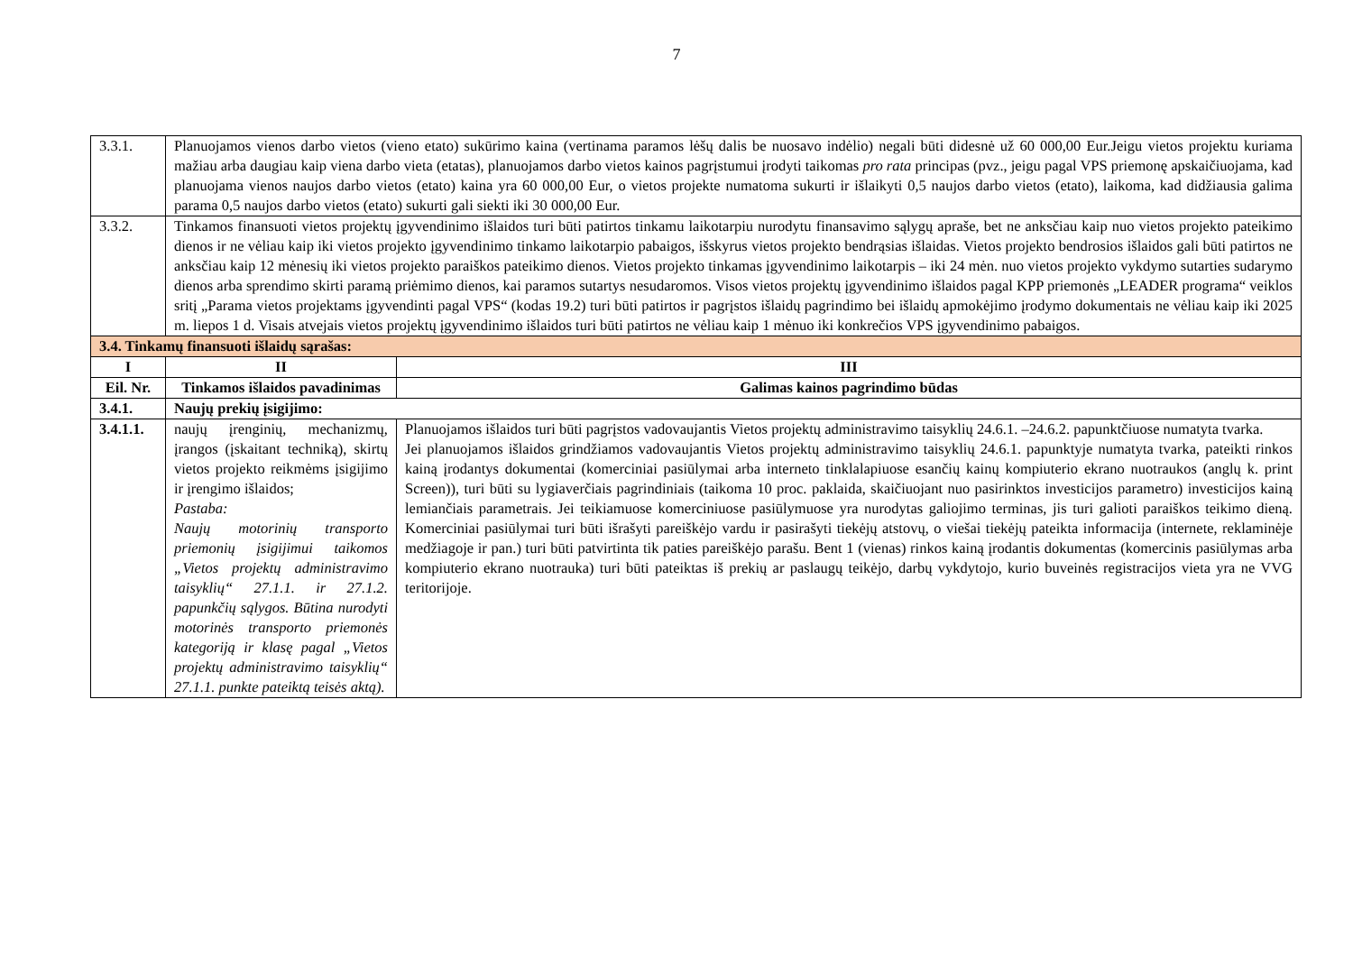7
| 3.3.1. | Planuojamos vienos darbo vietos (vieno etato) sukūrimo kaina (vertinama paramos lėšų dalis be nuosavo indėlio) negali būti didesnė už 60 000,00 Eur.Jeigu vietos projektu kuriama mažiau arba daugiau kaip viena darbo vieta (etatas), planuojamos darbo vietos kainos pagrįstumui įrodyti taikomas pro rata principas (pvz., jeigu pagal VPS priemonę apskaičiuojama, kad planuojama vienos naujos darbo vietos (etato) kaina yra 60 000,00 Eur, o vietos projekte numatoma sukurti ir išlaikyti 0,5 naujos darbo vietos (etato), laikoma, kad didžiausia galima parama 0,5 naujos darbo vietos (etato) sukurti gali siekti iki 30 000,00 Eur. | |
| 3.3.2. | Tinkamos finansuoti vietos projektų įgyvendinimo išlaidos turi būti patirtos tinkamu laikotarpiu nurodytu finansavimo sąlygų apraše, bet ne anksčiau kaip nuo vietos projekto pateikimo dienos ir ne vėliau kaip iki vietos projekto įgyvendinimo tinkamo laikotarpio pabaigos, išskyrus vietos projekto bendrąsias išlaidas. Vietos projekto bendrosios išlaidos gali būti patirtos ne anksčiau kaip 12 mėnesių iki vietos projekto paraiškos pateikimo dienos. Vietos projekto tinkamas įgyvendinimo laikotarpis – iki 24 mėn. nuo vietos projekto vykdymo sutarties sudarymo dienos arba sprendimo skirti paramą priėmimo dienos, kai paramos sutartys nesudaromos. Visos vietos projektų įgyvendinimo išlaidos pagal KPP priemonės „LEADER programa“ veiklos sritį „Parama vietos projektams įgyvendinti pagal VPS“ (kodas 19.2) turi būti patirtos ir pagrįstos išlaidų pagrindimo bei išlaidų apmokėjimo įrodymo dokumentais ne vėliau kaip iki 2025 m. liepos 1 d. Visais atvejais vietos projektų įgyvendinimo išlaidos turi būti patirtos ne vėliau kaip 1 mėnuo iki konkrečios VPS įgyvendinimo pabaigos. | |
| 3.4. Tinkamų finansuoti išlaidų sąrašas: | | |
| I | II | III |
| Eil. Nr. | Tinkamos išlaidos pavadinimas | Galimas kainos pagrindimo būdas |
| 3.4.1. | Naujų prekių įsigijimo: | |
| 3.4.1.1. | naujų įrenginių, mechanizmų, įrangos (įskaitant techniką), skirtų vietos projekto reikmėms įsigijimo ir įrengimo išlaidos; Pastaba: Naujų motorinių transporto priemonių įsigijimui taikomos „Vietos projektų administravimo taisyklių“ 27.1.1. ir 27.1.2. papunkčių sąlygos. Būtina nurodyti motorinės transporto priemonės kategoriją ir klasę pagal „Vietos projektų administravimo taisyklių“ 27.1.1. punkte pateiktą teisės aktą). | Planuojamos išlaidos turi būti pagrįstos vadovaujantis Vietos projektų administravimo taisyklių 24.6.1. –24.6.2. papunktčiuose numatyta tvarka. Jei planuojamos išlaidos grindžiamos vadovaujantis Vietos projektų administravimo taisyklių 24.6.1. papunktyje numatyta tvarka, pateikti rinkos kainą įrodantys dokumentai (komerciniai pasiūlymai arba interneto tinklalapiuose esančių kainų kompiuterio ekrano nuotraukos (anglų k. print Screen)), turi būti su lygiaverčiais pagrindiniais (taikoma 10 proc. paklaida, skaičiuojant nuo pasirinktos investicijos parametro) investicijos kainą lemiančiais parametrais. Jei teikiamuose komerciniuose pasiūlymuose yra nurodytas galiojimo terminas, jis turi galioti paraiškos teikimo dieną. Komerciniai pasiūlymai turi būti išrašyti pareiškėjo vardu ir pasirašyti tiekėjų atstovų, o viešai tiekėjų pateikta informacija (internete, reklaminėje medžiagoje ir pan.) turi būti patvirtinta tik paties pareiškėjo parašu. Bent 1 (vienas) rinkos kainą įrodantis dokumentas (komercinis pasiūlymas arba kompiuterio ekrano nuotrauka) turi būti pateiktas iš prekių ar paslaugų teikėjo, darbų vykdytojo, kurio buveinės registracijos vieta yra ne VVG teritorijoje. |